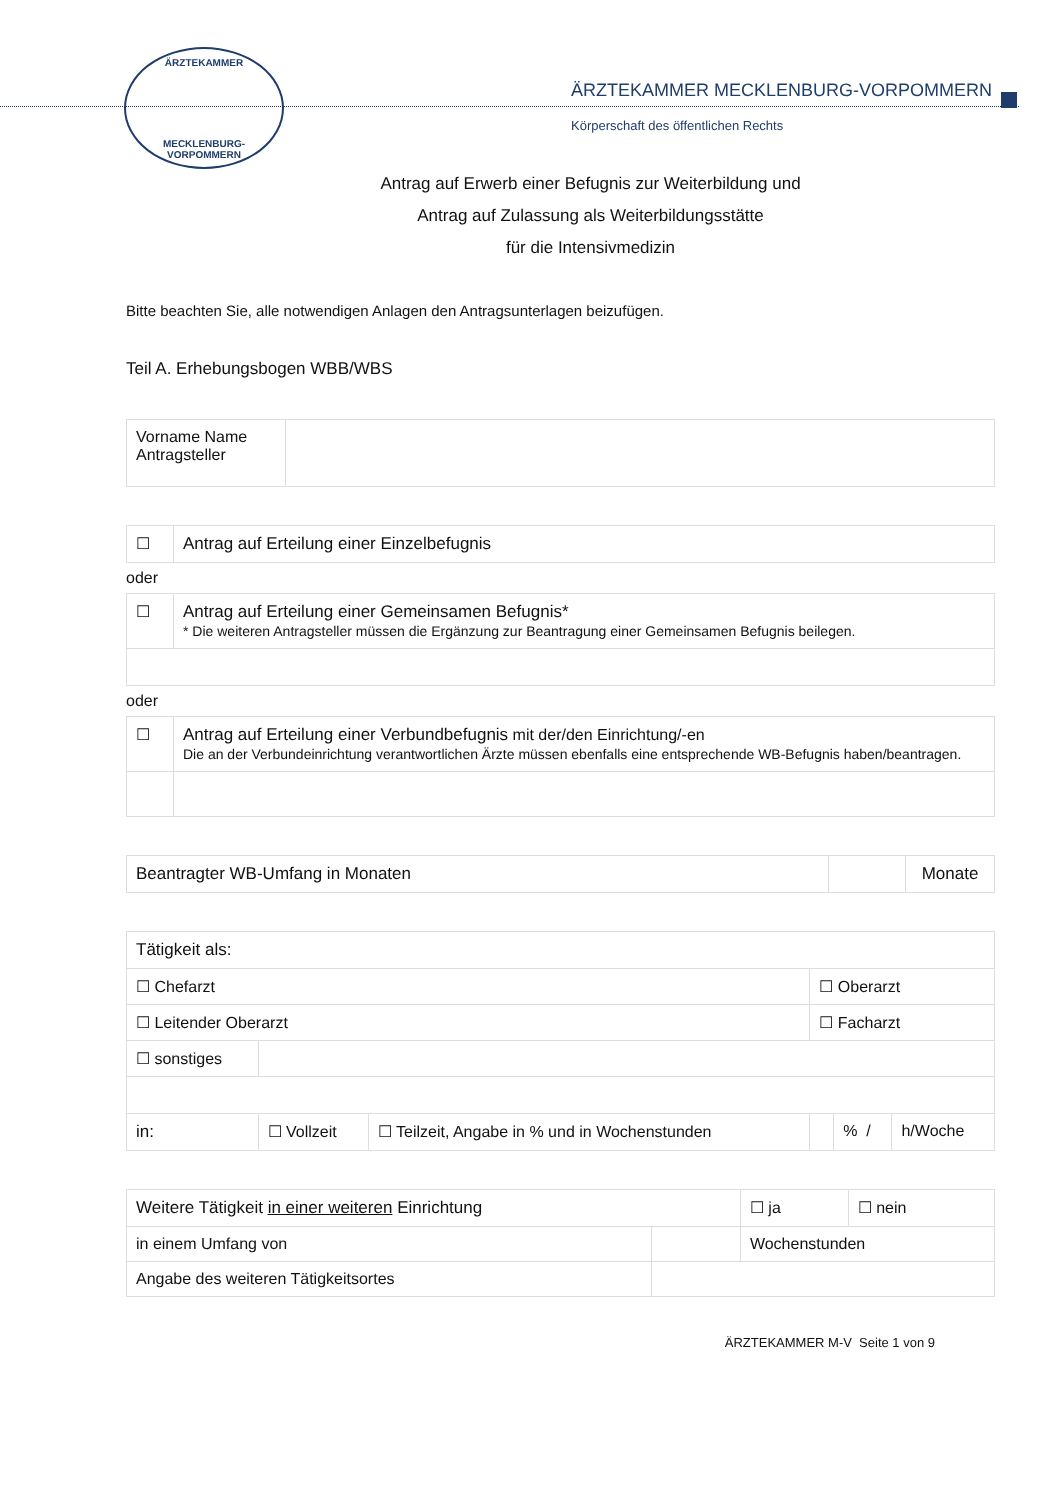ÄRZTEKAMMER
MECKLENBURG-VORPOMMERN
ÄRZTEKAMMER MECKLENBURG-VORPOMMERN
Körperschaft des öffentlichen Rechts
Antrag auf Erwerb einer Befugnis zur Weiterbildung und
Antrag auf Zulassung als Weiterbildungsstätte
für die Intensivmedizin
Bitte beachten Sie, alle notwendigen Anlagen den Antragsunterlagen beizufügen.
Teil A. Erhebungsbogen WBB/WBS
| Vorname Name Antragsteller | |
| ☐ | Antrag auf Erteilung einer Einzelbefugnis |
oder
| ☐ | Antrag auf Erteilung einer Gemeinsamen Befugnis* * Die weiteren Antragsteller müssen die Ergänzung zur Beantragung einer Gemeinsamen Befugnis beilegen. |
oder
| ☐ | Antrag auf Erteilung einer Verbundbefugnis mit der/den Einrichtung/-en Die an der Verbundeinrichtung verantwortlichen Ärzte müssen ebenfalls eine entsprechende WB-Befugnis haben/beantragen. |
| Beantragter WB-Umfang in Monaten | | Monate |
| Tätigkeit als: | | | | | |
| ☐ Chefarzt | | | ☐ Oberarzt | | |
| ☐ Leitender Oberarzt | | | ☐ Facharzt | | |
| ☐ sonstiges | | | | | |
| in: | ☐ Vollzeit | ☐ Teilzeit, Angabe in % und in Wochenstunden | | % / | h/Woche |
| Weitere Tätigkeit in einer weiteren Einrichtung | | ☐ ja | ☐ nein |
| in einem Umfang von | | Wochenstunden | |
| Angabe des weiteren Tätigkeitsortes | | | |
ÄRZTEKAMMER M-V Seite 1 von 9